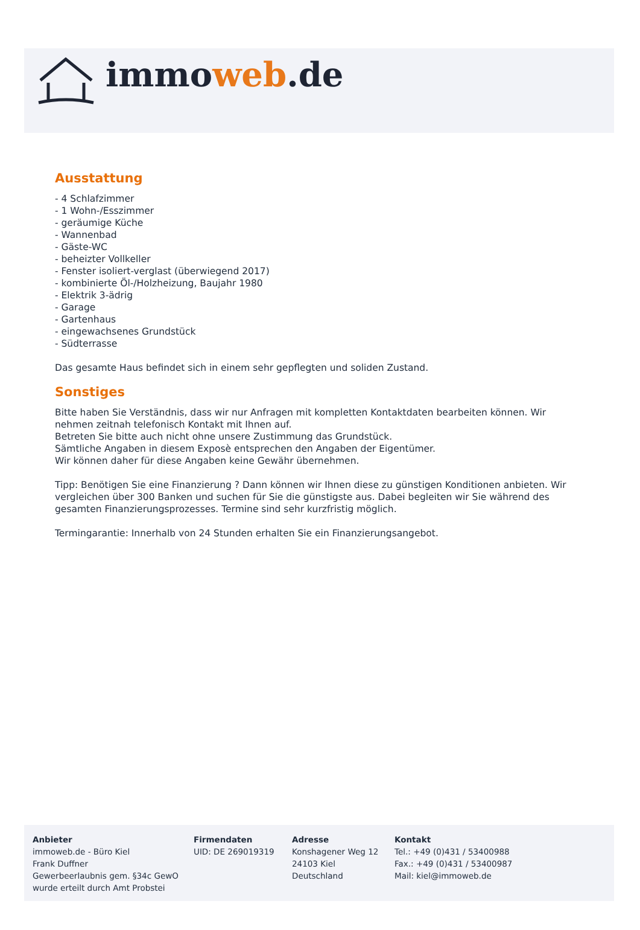immoweb.de
Ausstattung
- 4 Schlafzimmer
- 1 Wohn-/Esszimmer
- geräumige Küche
- Wannenbad
- Gäste-WC
- beheizter Vollkeller
- Fenster isoliert-verglast (überwiegend 2017)
- kombinierte Öl-/Holzheizung, Baujahr 1980
- Elektrik 3-ädrig
- Garage
- Gartenhaus
- eingewachsenes Grundstück
- Südterrasse
Das gesamte Haus befindet sich in einem sehr gepflegten und soliden Zustand.
Sonstiges
Bitte haben Sie Verständnis, dass wir nur Anfragen mit kompletten Kontaktdaten bearbeiten können. Wir nehmen zeitnah telefonisch Kontakt mit Ihnen auf.
Betreten Sie bitte auch nicht ohne unsere Zustimmung das Grundstück.
Sämtliche Angaben in diesem Exposè entsprechen den Angaben der Eigentümer.
Wir können daher für diese Angaben keine Gewähr übernehmen.
Tipp: Benötigen Sie eine Finanzierung ? Dann können wir Ihnen diese zu günstigen Konditionen anbieten. Wir vergleichen über 300 Banken und suchen für Sie die günstigste aus. Dabei begleiten wir Sie während des gesamten Finanzierungsprozesses. Termine sind sehr kurzfristig möglich.
Termingarantie: Innerhalb von 24 Stunden erhalten Sie ein Finanzierungsangebot.
Anbieter
immoweb.de - Büro Kiel
Frank Duffner
Gewerbeerlaubnis gem. §34c GewO
wurde erteilt durch Amt Probstei
Firmendaten
UID: DE 269019319
Adresse
Konshagener Weg 12
24103 Kiel
Deutschland
Kontakt
Tel.: +49 (0)431 / 53400988
Fax.: +49 (0)431 / 53400987
Mail: kiel@immoweb.de